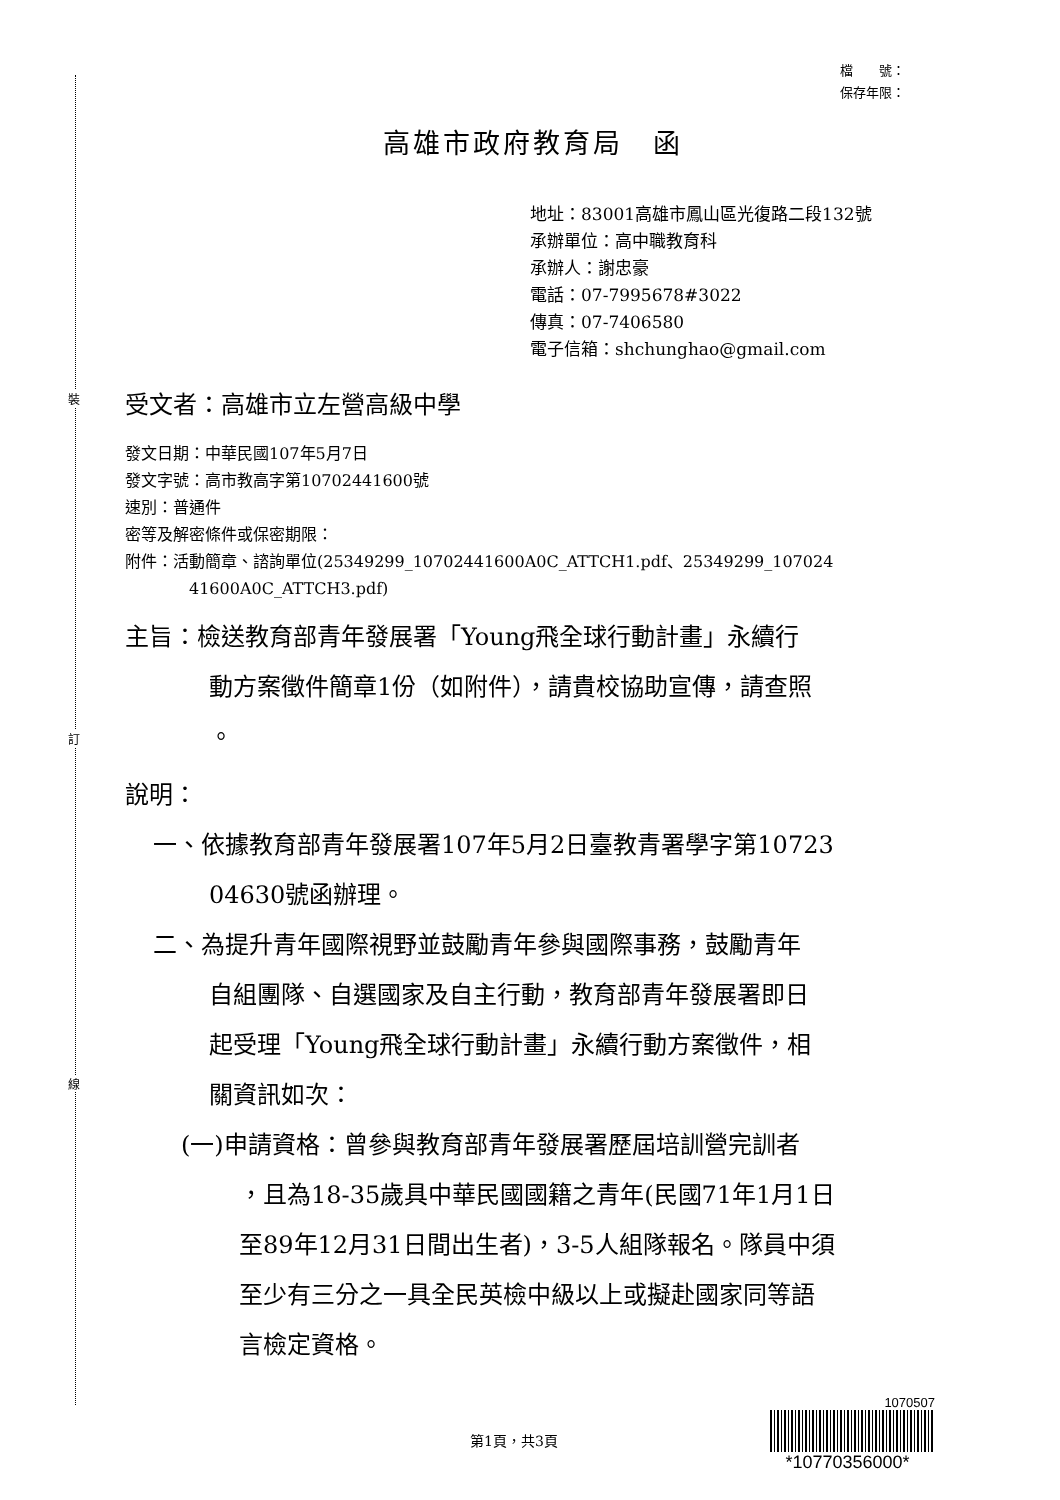裝
訂
線
檔　　號：
保存年限：
高雄市政府教育局　函
地址：83001高雄市鳳山區光復路二段132號
承辦單位：高中職教育科
承辦人：謝忠豪
電話：07-7995678#3022
傳真：07-7406580
電子信箱：shchunghao@gmail.com
受文者：高雄市立左營高級中學
發文日期：中華民國107年5月7日
發文字號：高市教高字第10702441600號
速別：普通件
密等及解密條件或保密期限：
附件：活動簡章、諮詢單位(25349299_10702441600A0C_ATTCH1.pdf、25349299_107024
41600A0C_ATTCH3.pdf)
主旨：檢送教育部青年發展署「Young飛全球行動計畫」永續行
動方案徵件簡章1份（如附件），請貴校協助宣傳，請查照
。
說明：
一、依據教育部青年發展署107年5月2日臺教青署學字第10723
04630號函辦理。
二、為提升青年國際視野並鼓勵青年參與國際事務，鼓勵青年
自組團隊、自選國家及自主行動，教育部青年發展署即日
起受理「Young飛全球行動計畫」永續行動方案徵件，相
關資訊如次：
(一)申請資格：曾參與教育部青年發展署歷屆培訓營完訓者
，且為18-35歲具中華民國國籍之青年(民國71年1月1日
至89年12月31日間出生者)，3-5人組隊報名。隊員中須
至少有三分之一具全民英檢中級以上或擬赴國家同等語
言檢定資格。
第1頁，共3頁
1070507
*10770356000*